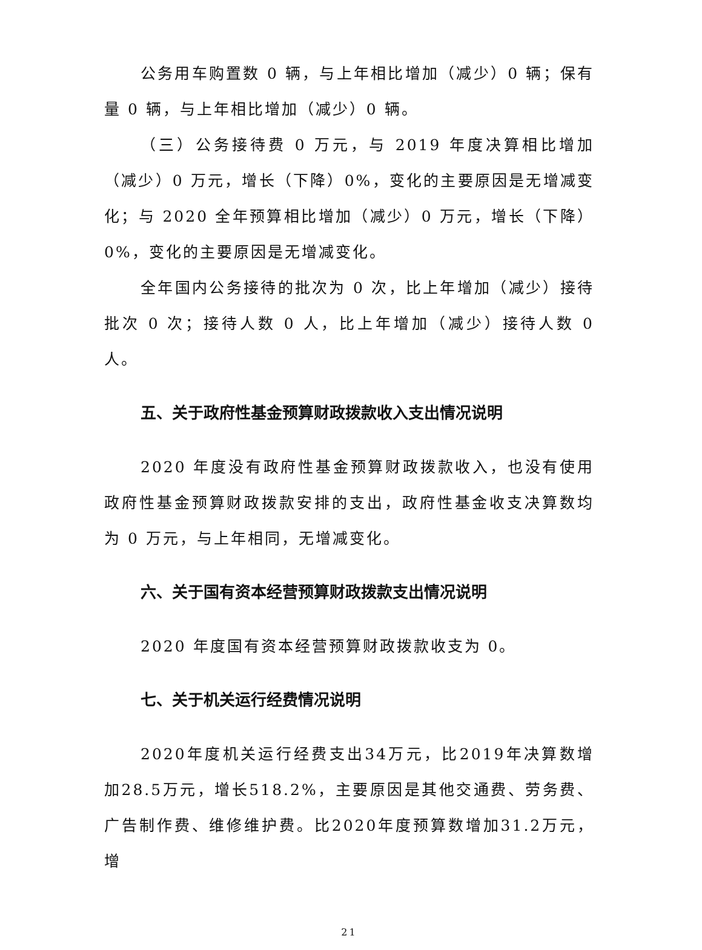公务用车购置数 0 辆，与上年相比增加（减少）0 辆；保有量 0 辆，与上年相比增加（减少）0 辆。
（三）公务接待费 0 万元，与 2019 年度决算相比增加（减少）0 万元，增长（下降）0%，变化的主要原因是无增减变化；与 2020 全年预算相比增加（减少）0 万元，增长（下降）0%，变化的主要原因是无增减变化。
全年国内公务接待的批次为 0 次，比上年增加（减少）接待批次 0 次；接待人数 0 人，比上年增加（减少）接待人数 0 人。
五、关于政府性基金预算财政拨款收入支出情况说明
2020 年度没有政府性基金预算财政拨款收入，也没有使用政府性基金预算财政拨款安排的支出，政府性基金收支决算数均为 0 万元，与上年相同，无增减变化。
六、关于国有资本经营预算财政拨款支出情况说明
2020 年度国有资本经营预算财政拨款收支为 0。
七、关于机关运行经费情况说明
2020年度机关运行经费支出34万元，比2019年决算数增加28.5万元，增长518.2%，主要原因是其他交通费、劳务费、广告制作费、维修维护费。比2020年度预算数增加31.2万元，增
21